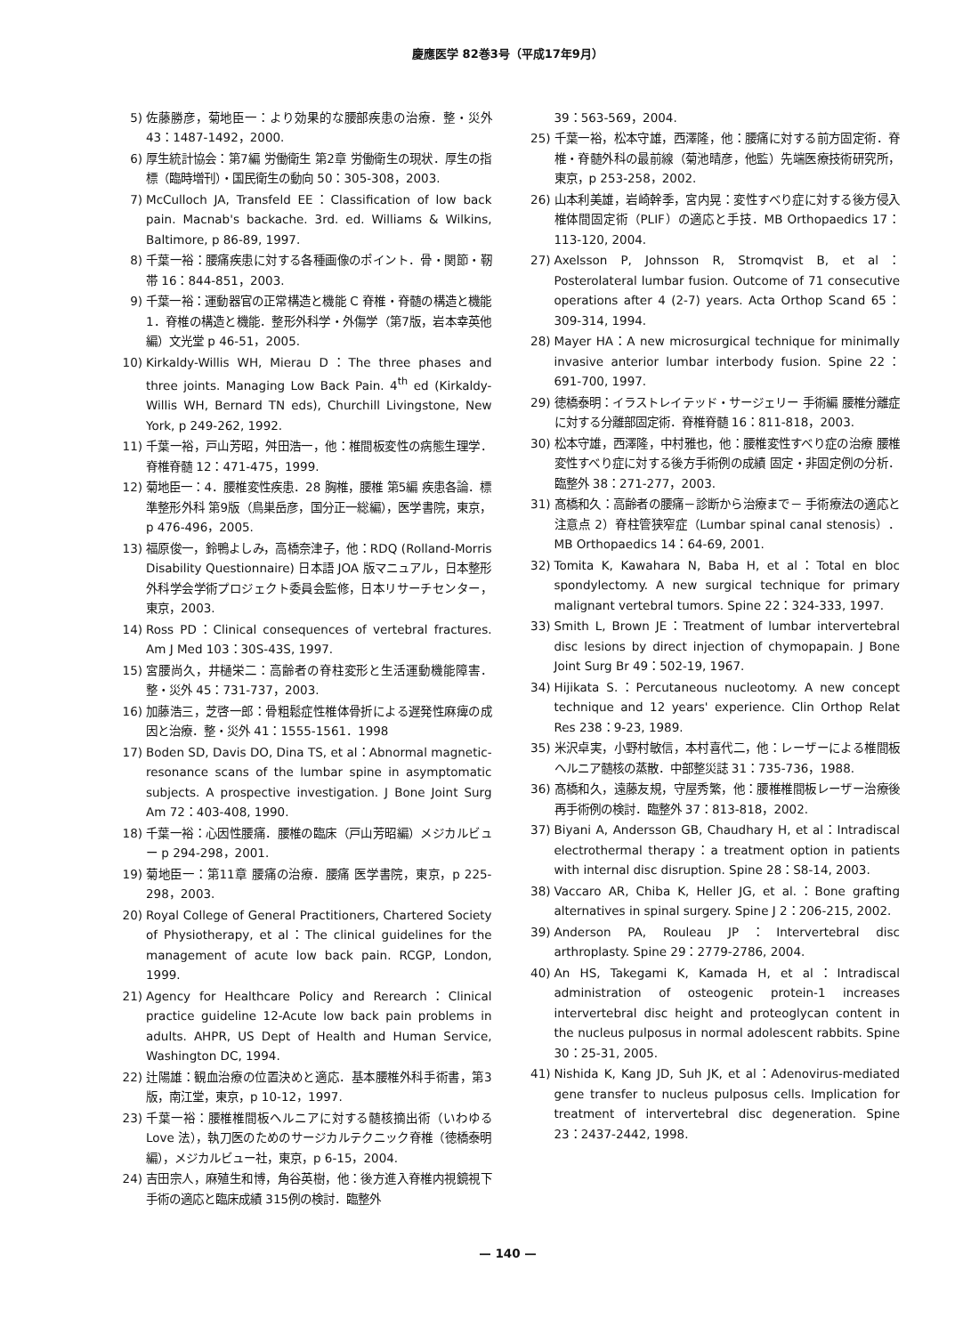慶應医学 82巻3号（平成17年9月）
5) 佐藤勝彦，菊地臣一：より効果的な腰部疾患の治療．整・災外 43：1487-1492，2000.
6) 厚生統計協会：第7編 労働衛生 第2章 労働衛生の現状．厚生の指標（臨時増刊）・国民衛生の動向 50：305-308，2003.
7) McCulloch JA, Transfeld EE：Classification of low back pain. Macnab's backache. 3rd. ed. Williams & Wilkins, Baltimore, p 86-89, 1997.
8) 千葉一裕：腰痛疾患に対する各種画像のポイント．骨・関節・靭帯 16：844-851，2003.
9) 千葉一裕：運動器官の正常構造と機能 C 脊椎・脊髄の構造と機能 1．脊椎の構造と機能．整形外科学・外傷学（第7版，岩本幸英他編）文光堂 p 46-51，2005.
10) Kirkaldy-Willis WH, Mierau D：The three phases and three joints. Managing Low Back Pain. 4<sup>th</sup> ed (Kirkaldy-Willis WH, Bernard TN eds), Churchill Livingstone, New York, p 249-262, 1992.
11) 千葉一裕，戸山芳昭，舛田浩一，他：椎間板変性の病態生理学．脊椎脊髄 12：471-475，1999.
12) 菊地臣一：4．腰椎変性疾患．28 胸椎，腰椎 第5編 疾患各論．標準整形外科 第9版（鳥巣岳彦，国分正一総編），医学書院，東京，p 476-496，2005.
13) 福原俊一，鈴鴨よしみ，高橋奈津子，他：RDQ (Rolland-Morris Disability Questionnaire) 日本語 JOA 版マニュアル，日本整形外科学会学術プロジェクト委員会監修，日本リサーチセンター，東京，2003.
14) Ross PD：Clinical consequences of vertebral fractures. Am J Med 103：30S-43S, 1997.
15) 宮腰尚久，井樋栄二：高齢者の脊柱変形と生活運動機能障害．整・災外 45：731-737，2003.
16) 加藤浩三，芝啓一郎：骨粗鬆症性椎体骨折による遅発性麻痺の成因と治療．整・災外 41：1555-1561．1998
17) Boden SD, Davis DO, Dina TS, et al：Abnormal magnetic-resonance scans of the lumbar spine in asymptomatic subjects. A prospective investigation. J Bone Joint Surg Am 72：403-408, 1990.
18) 千葉一裕：心因性腰痛．腰椎の臨床（戸山芳昭編）メジカルビュー p 294-298，2001.
19) 菊地臣一：第11章 腰痛の治療．腰痛 医学書院，東京，p 225-298，2003.
20) Royal College of General Practitioners, Chartered Society of Physiotherapy, et al：The clinical guidelines for the management of acute low back pain. RCGP, London, 1999.
21) Agency for Healthcare Policy and Rerearch：Clinical practice guideline 12-Acute low back pain problems in adults. AHPR, US Dept of Health and Human Service, Washington DC, 1994.
22) 辻陽雄：観血治療の位置決めと適応．基本腰椎外科手術書，第3版，南江堂，東京，p 10-12，1997.
23) 千葉一裕：腰椎椎間板ヘルニアに対する髄核摘出術（いわゆる Love 法），執刀医のためのサージカルテクニック脊椎（徳橋泰明編），メジカルビュー社，東京，p 6-15，2004.
24) 吉田宗人，麻殖生和博，角谷英樹，他：後方進入脊椎内視鏡視下手術の適応と臨床成績 315例の検討．臨整外
39：563-569，2004.
25) 千葉一裕，松本守雄，西澤隆，他：腰痛に対する前方固定術．脊椎・脊髄外科の最前線（菊池晴彦，他監）先端医療技術研究所，東京，p 253-258，2002.
26) 山本利美雄，岩崎幹季，宮内晃：変性すべり症に対する後方侵入椎体間固定術（PLIF）の適応と手技．MB Orthopaedics 17：113-120, 2004.
27) Axelsson P, Johnsson R, Stromqvist B, et al：Posterolateral lumbar fusion. Outcome of 71 consecutive operations after 4 (2-7) years. Acta Orthop Scand 65：309-314, 1994.
28) Mayer HA：A new microsurgical technique for minimally invasive anterior lumbar interbody fusion. Spine 22：691-700, 1997.
29) 徳橋泰明：イラストレイテッド・サージェリー 手術編 腰椎分離症に対する分離部固定術．脊椎脊髄 16：811-818，2003.
30) 松本守雄，西澤隆，中村雅也，他：腰椎変性すべり症の治療 腰椎変性すべり症に対する後方手術例の成績 固定・非固定例の分析．臨整外 38：271-277，2003.
31) 髙橋和久：高齢者の腰痛－診断から治療まで－ 手術療法の適応と注意点 2）脊柱管狭窄症（Lumbar spinal canal stenosis）．MB Orthopaedics 14：64-69, 2001.
32) Tomita K, Kawahara N, Baba H, et al：Total en bloc spondylectomy. A new surgical technique for primary malignant vertebral tumors. Spine 22：324-333, 1997.
33) Smith L, Brown JE：Treatment of lumbar intervertebral disc lesions by direct injection of chymopapain. J Bone Joint Surg Br 49：502-19, 1967.
34) Hijikata S.：Percutaneous nucleotomy. A new concept technique and 12 years' experience. Clin Orthop Relat Res 238：9-23, 1989.
35) 米沢卓実，小野村敏信，本村喜代二，他：レーザーによる椎間板ヘルニア髄核の蒸散．中部整災誌 31：735-736，1988.
36) 髙橋和久，遠藤友規，守屋秀繁，他：腰椎椎間板レーザー治療後再手術例の検討．臨整外 37：813-818，2002.
37) Biyani A, Andersson GB, Chaudhary H, et al：Intradiscal electrothermal therapy：a treatment option in patients with internal disc disruption. Spine 28：S8-14, 2003.
38) Vaccaro AR, Chiba K, Heller JG, et al.：Bone grafting alternatives in spinal surgery. Spine J 2：206-215, 2002.
39) Anderson PA, Rouleau JP：Intervertebral disc arthroplasty. Spine 29：2779-2786, 2004.
40) An HS, Takegami K, Kamada H, et al：Intradiscal administration of osteogenic protein-1 increases intervertebral disc height and proteoglycan content in the nucleus pulposus in normal adolescent rabbits. Spine 30：25-31, 2005.
41) Nishida K, Kang JD, Suh JK, et al：Adenovirus-mediated gene transfer to nucleus pulposus cells. Implication for treatment of intervertebral disc degeneration. Spine 23：2437-2442, 1998.
— 140 —